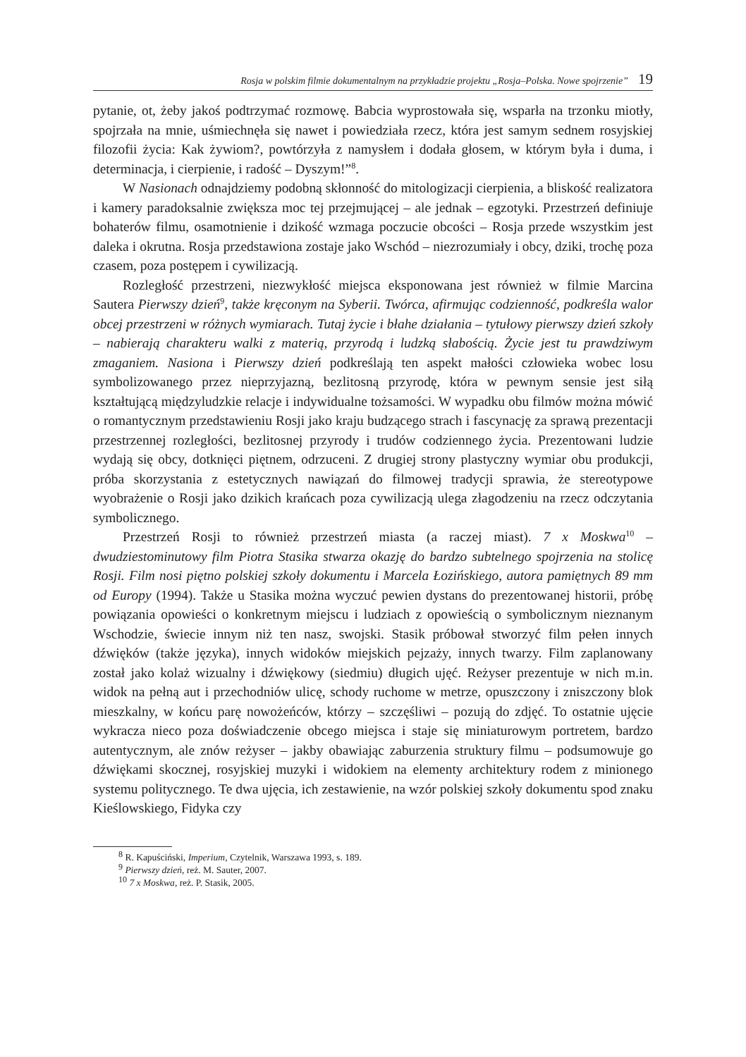Rosja w polskim filmie dokumentalnym na przykładzie projektu „Rosja–Polska. Nowe spojrzenie” 19
pytanie, ot, żeby jakoś podtrzymać rozmowę. Babcia wyprostowała się, wsparła na trzonku miotły, spojrzała na mnie, uśmiechnęła się nawet i powiedziała rzecz, która jest samym sednem rosyjskiej filozofii życia: Kak żywiom?, powtórzyła z namysłem i dodała głosem, w którym była i duma, i determinacja, i cierpienie, i radość – Dyszym!”<sup>8</sup>.
W Nasionach odnajdziemy podobną skłonność do mitologizacji cierpienia, a bliskość realizatora i kamery paradoksalnie zwiększa moc tej przejmującej – ale jednak – egzotyki. Przestrzeń definiuje bohaterów filmu, osamotnienie i dzikość wzmaga poczucie obcości – Rosja przede wszystkim jest daleka i okrutna. Rosja przedstawiona zostaje jako Wschód – niezrozumiały i obcy, dziki, trochę poza czasem, poza postępem i cywilizacją.
Rozległość przestrzeni, niezwykłość miejsca eksponowana jest również w filmie Marcina Sautera Pierwszy dzień<sup>9</sup>, także kręconym na Syberii. Twórca, afirmując codzienność, podkreśla walor obcej przestrzeni w różnych wymiarach. Tutaj życie i błahe działania – tytułowy pierwszy dzień szkoły – nabierają charakteru walki z materią, przyrodą i ludzką słabością. Życie jest tu prawdziwym zmaganiem. Nasiona i Pierwszy dzień podkreślają ten aspekt małości człowieka wobec losu symbolizowanego przez nieprzyjazną, bezlitosną przyrodę, która w pewnym sensie jest siłą kształtującą międzyludzkie relacje i indywidualne tożsamości. W wypadku obu filmów można mówić o romantycznym przedstawieniu Rosji jako kraju budzącego strach i fascynację za sprawą prezentacji przestrzennej rozległości, bezlitosnej przyrody i trudów codziennego życia. Prezentowani ludzie wydają się obcy, dotknięci piętnem, odrzuceni. Z drugiej strony plastyczny wymiar obu produkcji, próba skorzystania z estetycznych nawiązań do filmowej tradycji sprawia, że stereotypowe wyobrażenie o Rosji jako dzikich krańcach poza cywilizacją ulega złagodzeniu na rzecz odczytania symbolicznego.
Przestrzeń Rosji to również przestrzeń miasta (a raczej miast). 7 x Moskwa<sup>10</sup> – dwudziestominutowy film Piotra Stasika stwarza okazję do bardzo subtelnego spojrzenia na stolicę Rosji. Film nosi piętno polskiej szkoły dokumentu i Marcela Łozińskiego, autora pamiętnych 89 mm od Europy (1994). Także u Stasika można wyczuć pewien dystans do prezentowanej historii, próbę powiązania opowieści o konkretnym miejscu i ludziach z opowieścią o symbolicznym nieznanym Wschodzie, świecie innym niż ten nasz, swojski. Stasik próbował stworzyć film pełen innych dźwięków (także języka), innych widoków miejskich pejzaży, innych twarzy. Film zaplanowany został jako kolaż wizualny i dźwiękowy (siedmiu) długich ujęć. Reżyser prezentuje w nich m.in. widok na pełną aut i przechodniów ulicę, schody ruchome w metrze, opuszczony i zniszczony blok mieszkalny, w końcu parę nowożeńców, którzy – szczęśliwi – pozują do zdjęć. To ostatnie ujęcie wykracza nieco poza doświadczenie obcego miejsca i staje się miniaturowym portretem, bardzo autentycznym, ale znów reżyser – jakby obawiając zaburzenia struktury filmu – podsumowuje go dźwiękami skocznej, rosyjskiej muzyki i widokiem na elementy architektury rodem z minionego systemu politycznego. Te dwa ujęcia, ich zestawienie, na wzór polskiej szkoły dokumentu spod znaku Kieślowskiego, Fidyka czy
<sup>8</sup> R. Kapuściński, Imperium, Czytelnik, Warszawa 1993, s. 189.
<sup>9</sup> Pierwszy dzień, reż. M. Sauter, 2007.
<sup>10</sup> 7 x Moskwa, reż. P. Stasik, 2005.